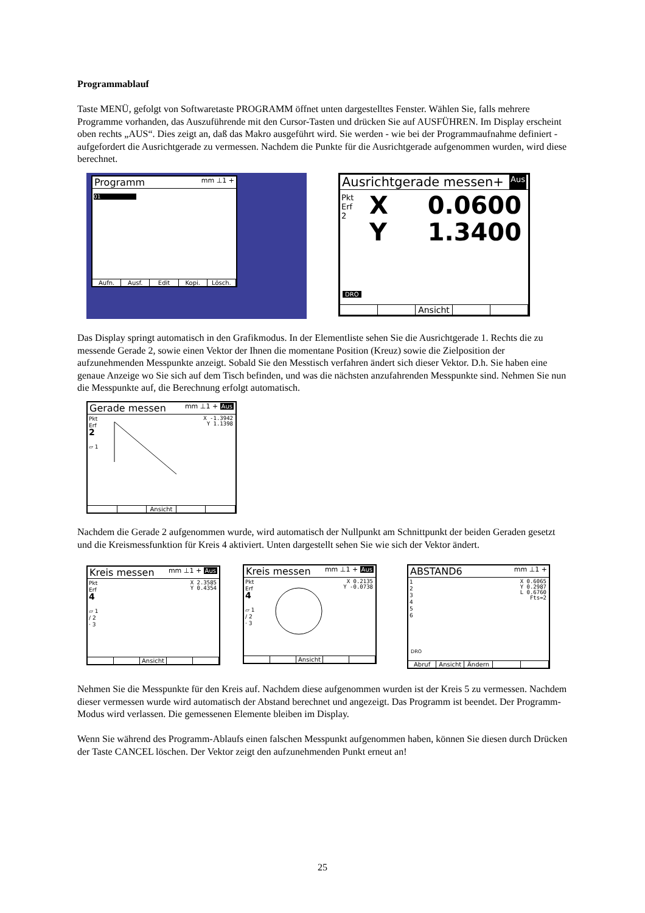Programmablauf
Taste MENÜ, gefolgt von Softwaretaste PROGRAMM öffnet unten dargestelltes Fenster. Wählen Sie, falls mehrere Programme vorhanden, das Auszuführende mit den Cursor-Tasten und drücken Sie auf AUSFÜHREN. Im Display erscheint oben rechts „AUS“. Dies zeigt an, daß das Makro ausgeführt wird. Sie werden - wie bei der Programmaufnahme definiert - aufgefordert die Ausrichtgerade zu vermessen. Nachdem die Punkte für die Ausrichtgerade aufgenommen wurden, wird diese berechnet.
Programm mm ⊥1 +
01
Aufn. Ausf. Edit Kopi. Lösch.
Ausrichtgerade messen+ Aus
Pkt
Erf
2
X 0.0600
Y 1.3400
DRO
Ansicht
Das Display springt automatisch in den Grafikmodus. In der Elementliste sehen Sie die Ausrichtgerade 1. Rechts die zu messende Gerade 2, sowie einen Vektor der Ihnen die momentane Position (Kreuz) sowie die Zielposition der aufzunehmenden Messpunkte anzeigt. Sobald Sie den Messtisch verfahren ändert sich dieser Vektor. D.h. Sie haben eine genaue Anzeige wo Sie sich auf dem Tisch befinden, und was die nächsten anzufahrenden Messpunkte sind. Nehmen Sie nun die Messpunkte auf, die Berechnung erfolgt automatisch.
Gerade messen mm ⊥1 + Aus
Pkt
Erf
2
▱ 1
X -1.3942
Y 1.1398
Ansicht
Nachdem die Gerade 2 aufgenommen wurde, wird automatisch der Nullpunkt am Schnittpunkt der beiden Geraden gesetzt und die Kreismessfunktion für Kreis 4 aktiviert. Unten dargestellt sehen Sie wie sich der Vektor ändert.
Kreis messen mm ⊥1 + Aus
Pkt
Erf
4
▱ 1
/ 2
· 3
X 2.3585
Y 0.4354
Ansicht
Kreis messen mm ⊥1 + Aus
Pkt
Erf
4
▱ 1
/ 2
· 3
X 0.2135
Y -0.0738
Ansicht
ABSTAND6 mm ⊥1 +
1
2
3
4
5
6
X 0.6065
Y 0.2987
L 0.6760
Fts=2
DRO
Abruf Ansicht Ändern
Nehmen Sie die Messpunkte für den Kreis auf. Nachdem diese aufgenommen wurden ist der Kreis 5 zu vermessen. Nachdem dieser vermessen wurde wird automatisch der Abstand berechnet und angezeigt. Das Programm ist beendet. Der Programm-Modus wird verlassen. Die gemessenen Elemente bleiben im Display.
Wenn Sie während des Programm-Ablaufs einen falschen Messpunkt aufgenommen haben, können Sie diesen durch Drücken der Taste CANCEL löschen. Der Vektor zeigt den aufzunehmenden Punkt erneut an!
25